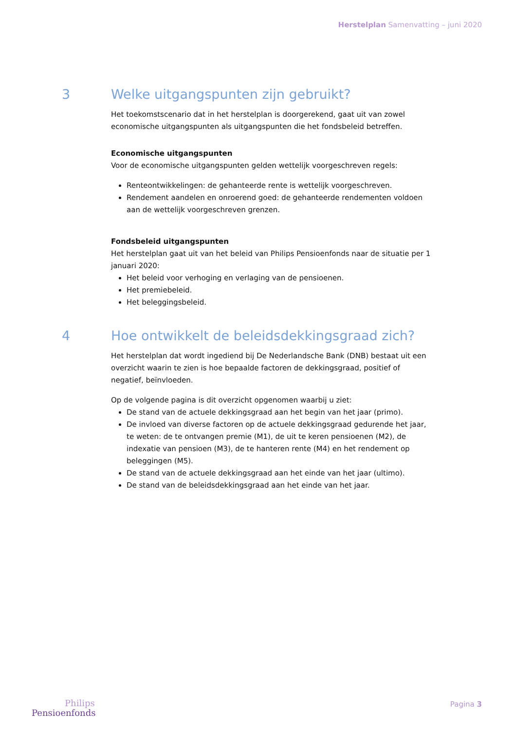Herstelplan Samenvatting – juni 2020
3 Welke uitgangspunten zijn gebruikt?
Het toekomstscenario dat in het herstelplan is doorgerekend, gaat uit van zowel economische uitgangspunten als uitgangspunten die het fondsbeleid betreffen.
Economische uitgangspunten
Voor de economische uitgangspunten gelden wettelijk voorgeschreven regels:
Renteontwikkelingen: de gehanteerde rente is wettelijk voorgeschreven.
Rendement aandelen en onroerend goed: de gehanteerde rendementen voldoen aan de wettelijk voorgeschreven grenzen.
Fondsbeleid uitgangspunten
Het herstelplan gaat uit van het beleid van Philips Pensioenfonds naar de situatie per 1 januari 2020:
Het beleid voor verhoging en verlaging van de pensioenen.
Het premiebeleid.
Het beleggingsbeleid.
4 Hoe ontwikkelt de beleidsdekkingsgraad zich?
Het herstelplan dat wordt ingediend bij De Nederlandsche Bank (DNB) bestaat uit een overzicht waarin te zien is hoe bepaalde factoren de dekkingsgraad, positief of negatief, beïnvloeden.
Op de volgende pagina is dit overzicht opgenomen waarbij u ziet:
De stand van de actuele dekkingsgraad aan het begin van het jaar (primo).
De invloed van diverse factoren op de actuele dekkingsgraad gedurende het jaar, te weten: de te ontvangen premie (M1), de uit te keren pensioenen (M2), de indexatie van pensioen (M3), de te hanteren rente (M4) en het rendement op beleggingen (M5).
De stand van de actuele dekkingsgraad aan het einde van het jaar (ultimo).
De stand van de beleidsdekkingsgraad aan het einde van het jaar.
Philips
Pensioenfonds
Pagina 3